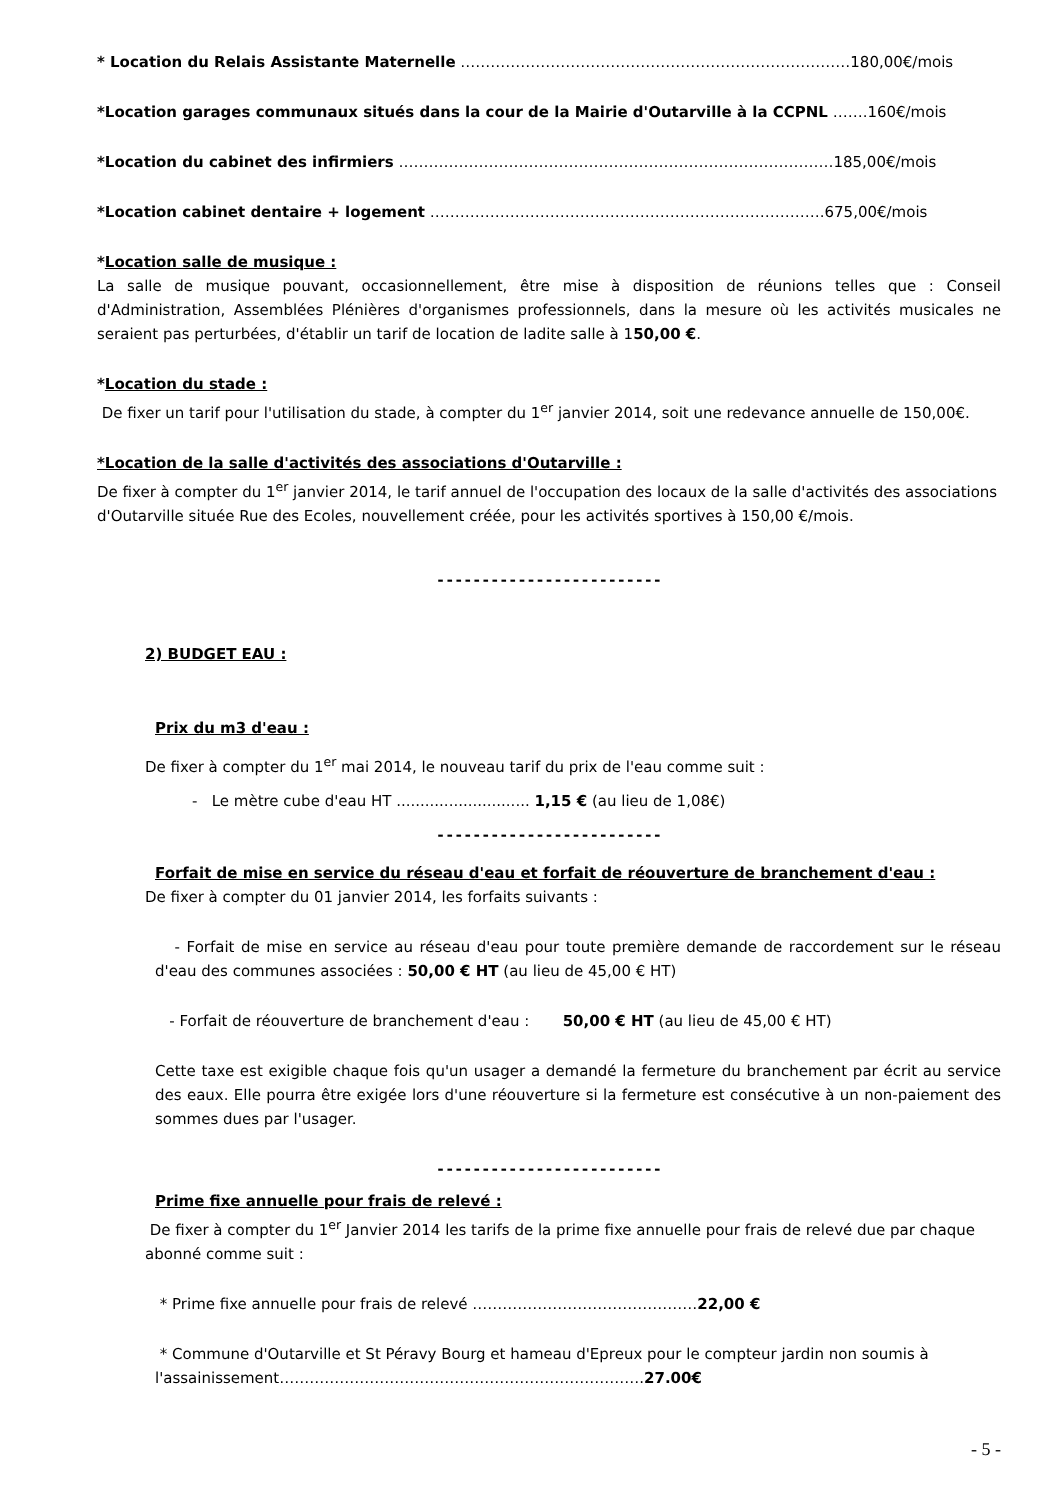* Location du Relais Assistante Maternelle ……………………………………………………………………180,00€/mois
*Location garages communaux situés dans la cour de la Mairie d'Outarville à la CCPNL …….160€/mois
*Location du cabinet des infirmiers ……………………………………………………………………………185,00€/mois
*Location cabinet dentaire + logement …………………………………………………………………….675,00€/mois
*Location salle de musique :
La salle de musique pouvant, occasionnellement, être mise à disposition de réunions telles que : Conseil d'Administration, Assemblées Plénières d'organismes professionnels, dans la mesure où les activités musicales ne seraient pas perturbées, d'établir un tarif de location de ladite salle à 150,00 €.
*Location du stade :
De fixer un tarif pour l'utilisation du stade, à compter du 1<sup>er</sup> janvier 2014, soit une redevance annuelle de 150,00€.
*Location de la salle d'activités des associations d'Outarville :
De fixer à compter du 1<sup>er</sup> janvier 2014, le tarif annuel de l'occupation des locaux de la salle d'activités des associations d'Outarville située Rue des Ecoles, nouvellement créée, pour les activités sportives à 150,00 €/mois.
-------------------------
2) BUDGET EAU :
Prix du m3 d'eau :
De fixer à compter du 1<sup>er</sup> mai 2014, le nouveau tarif du prix de l'eau comme suit :
- Le mètre cube d'eau HT ............................ 1,15 € (au lieu de 1,08€)
-------------------------
Forfait de mise en service du réseau d'eau et forfait de réouverture de branchement d'eau :
De fixer à compter du 01 janvier 2014, les forfaits suivants :
- Forfait de mise en service au réseau d'eau pour toute première demande de raccordement sur le réseau d'eau des communes associées : 50,00 € HT (au lieu de 45,00 € HT)
- Forfait de réouverture de branchement d'eau : 50,00 € HT (au lieu de 45,00 € HT)
Cette taxe est exigible chaque fois qu'un usager a demandé la fermeture du branchement par écrit au service des eaux. Elle pourra être exigée lors d'une réouverture si la fermeture est consécutive à un non-paiement des sommes dues par l'usager.
-------------------------
Prime fixe annuelle pour frais de relevé :
De fixer à compter du 1<sup>er</sup> Janvier 2014 les tarifs de la prime fixe annuelle pour frais de relevé due par chaque abonné comme suit :
* Prime fixe annuelle pour frais de relevé ………………………………………22,00 €
* Commune d'Outarville et St Péravy Bourg et hameau d'Epreux pour le compteur jardin non soumis à l'assainissement……………………………………………………………….27.00€
- 5 -